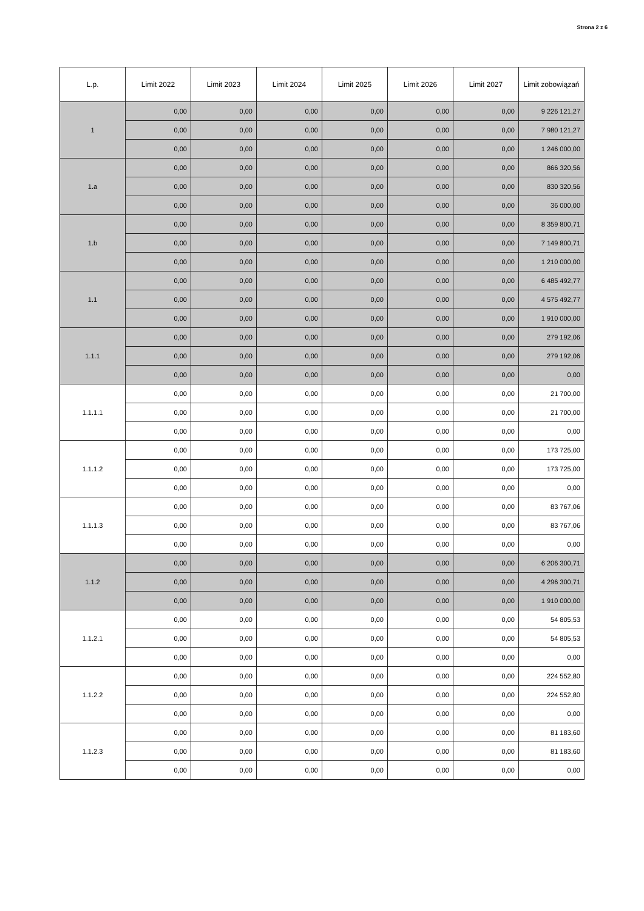Strona 2 z 6
| L.p. | Limit 2022 | Limit 2023 | Limit 2024 | Limit 2025 | Limit 2026 | Limit 2027 | Limit zobowiązań |
| --- | --- | --- | --- | --- | --- | --- | --- |
| 1 | 0,00 | 0,00 | 0,00 | 0,00 | 0,00 | 0,00 | 9 226 121,27 |
| | 0,00 | 0,00 | 0,00 | 0,00 | 0,00 | 0,00 | 7 980 121,27 |
| | 0,00 | 0,00 | 0,00 | 0,00 | 0,00 | 0,00 | 1 246 000,00 |
| 1.a | 0,00 | 0,00 | 0,00 | 0,00 | 0,00 | 0,00 | 866 320,56 |
| | 0,00 | 0,00 | 0,00 | 0,00 | 0,00 | 0,00 | 830 320,56 |
| | 0,00 | 0,00 | 0,00 | 0,00 | 0,00 | 0,00 | 36 000,00 |
| 1.b | 0,00 | 0,00 | 0,00 | 0,00 | 0,00 | 0,00 | 8 359 800,71 |
| | 0,00 | 0,00 | 0,00 | 0,00 | 0,00 | 0,00 | 7 149 800,71 |
| | 0,00 | 0,00 | 0,00 | 0,00 | 0,00 | 0,00 | 1 210 000,00 |
| 1.1 | 0,00 | 0,00 | 0,00 | 0,00 | 0,00 | 0,00 | 6 485 492,77 |
| | 0,00 | 0,00 | 0,00 | 0,00 | 0,00 | 0,00 | 4 575 492,77 |
| | 0,00 | 0,00 | 0,00 | 0,00 | 0,00 | 0,00 | 1 910 000,00 |
| 1.1.1 | 0,00 | 0,00 | 0,00 | 0,00 | 0,00 | 0,00 | 279 192,06 |
| | 0,00 | 0,00 | 0,00 | 0,00 | 0,00 | 0,00 | 279 192,06 |
| | 0,00 | 0,00 | 0,00 | 0,00 | 0,00 | 0,00 | 0,00 |
| 1.1.1.1 | 0,00 | 0,00 | 0,00 | 0,00 | 0,00 | 0,00 | 21 700,00 |
| | 0,00 | 0,00 | 0,00 | 0,00 | 0,00 | 0,00 | 21 700,00 |
| | 0,00 | 0,00 | 0,00 | 0,00 | 0,00 | 0,00 | 0,00 |
| 1.1.1.2 | 0,00 | 0,00 | 0,00 | 0,00 | 0,00 | 0,00 | 173 725,00 |
| | 0,00 | 0,00 | 0,00 | 0,00 | 0,00 | 0,00 | 173 725,00 |
| | 0,00 | 0,00 | 0,00 | 0,00 | 0,00 | 0,00 | 0,00 |
| 1.1.1.3 | 0,00 | 0,00 | 0,00 | 0,00 | 0,00 | 0,00 | 83 767,06 |
| | 0,00 | 0,00 | 0,00 | 0,00 | 0,00 | 0,00 | 83 767,06 |
| | 0,00 | 0,00 | 0,00 | 0,00 | 0,00 | 0,00 | 0,00 |
| 1.1.2 | 0,00 | 0,00 | 0,00 | 0,00 | 0,00 | 0,00 | 6 206 300,71 |
| | 0,00 | 0,00 | 0,00 | 0,00 | 0,00 | 0,00 | 4 296 300,71 |
| | 0,00 | 0,00 | 0,00 | 0,00 | 0,00 | 0,00 | 1 910 000,00 |
| 1.1.2.1 | 0,00 | 0,00 | 0,00 | 0,00 | 0,00 | 0,00 | 54 805,53 |
| | 0,00 | 0,00 | 0,00 | 0,00 | 0,00 | 0,00 | 54 805,53 |
| | 0,00 | 0,00 | 0,00 | 0,00 | 0,00 | 0,00 | 0,00 |
| 1.1.2.2 | 0,00 | 0,00 | 0,00 | 0,00 | 0,00 | 0,00 | 224 552,80 |
| | 0,00 | 0,00 | 0,00 | 0,00 | 0,00 | 0,00 | 224 552,80 |
| | 0,00 | 0,00 | 0,00 | 0,00 | 0,00 | 0,00 | 0,00 |
| 1.1.2.3 | 0,00 | 0,00 | 0,00 | 0,00 | 0,00 | 0,00 | 81 183,60 |
| | 0,00 | 0,00 | 0,00 | 0,00 | 0,00 | 0,00 | 81 183,60 |
| | 0,00 | 0,00 | 0,00 | 0,00 | 0,00 | 0,00 | 0,00 |